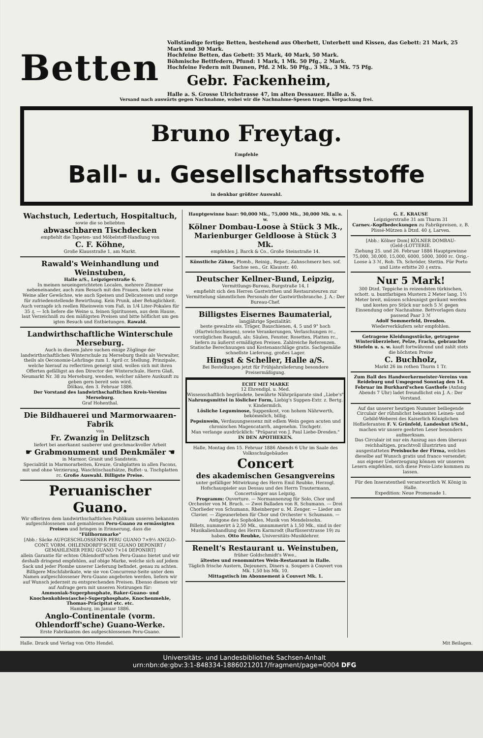Betten
Vollständige fertige Betten, bestehend aus Oberbett, Unterbett und Kissen, das Gebett: 21 Mark, 25 Mark und 30 Mark.
Hochfeine Betten, das Gebett: 35 Mark, 40 Mark, 50 Mark.
Böhmische Bettfedern, Pfund: 1 Mark, 1 Mk. 50 Pfg., 2 Mark.
Hochfeine Federn mit Daunen, Pfd. 2 Mk. 50 Pfg., 3 Mk., 3 Mk. 75 Pfg.
Gebr. Fackenheim,
Halle a. S. Grosse Ulrichstrasse 47, im alten Dessauer. Halle a. S.
Versand nach auswärts gegen Nachnahme, wobei wir die Nachnahme-Spesen tragen. Verpackung frei.
Bruno Freytag.
Empfehle
Ball- u. Gesellschaftsstoffe
in denkbar größter Auswahl.
Wachstuch, Ledertuch, Hospitaltuch,
sowie die so beliebten
abwaschbaren Tischdecken
empfiehlt die Tapeten- und Möbelstoff-Handlung von
C. F. Köhne,
Große Klausstraße 1, am Markt.
Rawald's Weinhandlung und Weinstuben,
Halle a/S., Leipzigerstraße 6.
In meinen neueingerichteten Localen, mehrere Zimmer nebeneinander, auch zum Besuch mit den Frauen, biete ich reine Weine aller Gewächse, wie auch Speisen und Delicatessen und sorge für zufriedenstellende Bewirthung. Kein Prunk, aber Behaglichkeit. Auch verzapfe ich reellen Rheinwein vom Faß, in 1/4 Liter-Pokalen für 35 ₰. — Ich liefere die Weine u. feinen Spirituosen, aus dem Hause, laut Verzeichniß zu den mäßigsten Preisen und bitte höflichst um gen igten Besuch und Entbietungen. Rawald.
Landwirthschaftliche Winterschule Merseburg.
Auch in diesem Jahre suchen einige Zöglinge der landwirthschaftlichen Winterschule zu Merseburg theils als Verwalter, theils als Oeconomie-Lehrlinge zum 1. April cr. Stellung. Prinzipale, welche hierauf zu reflectiren geneigt sind, wollen sich mit ihren Offerten gefälligst an den Director der Winterschule, Herrn Glaß, Neumarkt Nr. 38 zu Merseburg, wenden, welcher nähere Auskunft zu geben gern bereit sein wird.
Dölkau, den 3. Februar 1886.
Der Vorstand des landwirthschaftlichen Kreis-Vereins Merseburg.
Graf Hohenthal.
Die Bildhauerei und Marmorwaaren-Fabrik
von
Fr. Zwanzig in Delitzsch
liefert bei anerkannt sauberer und geschmackvoller Arbeit
☛ Grabmonument und Denkmäler ☚
in Marmor, Granit und Sandstein.
Specialität in Marmorarbeiten, Kreuze, Grabplatten in allen Facons, mit und ohne Verzierung, Waschtischaufsätze, Buffet- u. Tischplatten rc. Große Auswahl. Billigste Preise.
Peruanischer Guano.
Wir offeriren dem landwirthschaftlichen Publikum unseren bekannten aufgeschlossenen und gemahlenen Peru-Guano zu ermässigten Preisen und bringen in Erinnerung, dass die
"Füllhornmarke"
[Abb.: Säcke AUFGESCHLOSSENER PERU GUANO 7×9½ ANGLO-CONT. VORM. OHLENDORFF'SCHE GUANO DEPONIRT / GEMAHLENER PERU GUANO 7×14 DEPONIRT]
allein Garantie für echten Ohlendorff'schen Peru-Guano bietet und wir deshalb dringend empfehlen, auf obige Marke, welche sich auf jedem Sack und jeder Plombe unserer Lieferung befindet, genau zu achten. Billigere Mischfabrikate, wie sie von Concurrenz-Seite unter dem Namen aufgeschlossener Peru-Guano angeboten werden, liefern wir auf Wunsch jederzeit zu entsprechenden Preisen. Ebenso dienen wir auf Anfrage gern mit unseren Notirungen für:
Ammoniak-Superphosphate, Baker-Guano- und Knochenkohlen(asche)-Superphosphate, Knochenmehle, Thomas-Präcipitat etc. etc.
Hamburg, im Januar 1886.
Anglo-Continentale (vorm. Ohlendorff'sche) Guano-Werke.
Erste Fabrikanten des aufgeschlossenen Peru-Guano.
Hauptgewinne baar: 90,000 Mk., 75,000 Mk., 30,000 Mk. u. s. w.
Kölner Dombau-Loose à Stück 3 Mk., Marienburger Geldloose à Stück 3 Mk.
empfehlen J. Barck & Co., Große Steinstraße 14.
Künstliche Zähne, Plomb., Reinig., Repar., Zahnschmerz bes. sof. Sachse sen., Gr. Klausstr. 40.
Deutscher Kellner-Bund, Leipzig,
Vermittlungs-Bureau, Burgstraße 14, I
empfiehlt sich den Herren Gastwirthen und Restaurateuren zur Vermittelung sämmtlichen Personals der Gastwirthsbranche. J. A.: Der Bureau-Chef.
Billigstes Eisernes Baumaterial,
langjährige Spezialität:
beste gewalzte eis. Träger, Bauschienen, 4, 5 und 9" hoch (Hartwichschienen), sowie Verankerungen, Verlaschungen rc., vorzüglichen Bauguß, als: Säulen, Fenster, Rosetten, Platten rc., liefern zu äußerst ermäßigten Preisen. Zahlreiche Referenzen.
Statische Berechnungen und Kostenanschläge gratis. Sachgemäße schnellste Lieferung, großes Lager.
Hingst & Scheller, Halle a/S.
Bei Bestellungen jetzt für Frühjahrslieferung besondere Preisermäßigung.
ECHT MIT MARKE
12 Ehrendipl. u. Med.
Wissenschaftlich begründete, bewährte Nährpräparate sind „Liebe's"
Nahrungsmittel in löslicher Form, Liebig's Suppen-Extr. z. Bertg. v. Kindermilch.
Lösliche Leguminose, Suppenkost, von hohem Nährwerth, bekömmlich, billig.
Pepsinwein, Verdauungsessenz mit edlem Wein gegen acuten und chronischen Magencatarrh, angenehm. Tischgetr.
Man verlange ausdrücklich: "Präparat von J. Paul Liebe-Dresden."
IN DEN APOTHEKEN.
Halle, Montag den 15. Februar 1886 Abends 6 Uhr im Saale des Volksschulgebäudes
Concert
des akademischen Gesangvereins
unter gefälliger Mitwirkung des Herrn Emil Reubke, Herzogl. Hofschauspieler aus Dessau und des Herrn Trautermann, Concertsänger aus Leipzig.
Programm: Ouverture. — Normannenzug für Solo, Chor und Orchester von M. Bruch. — Zwei Balladen von R. Schumann. — Drei Chorlieder von Schumann, Rheinberger u. M. Zenger. — Lieder am Clavier. — Zigeunerleben für Chor und Orchester v. Schumann. — Antigone des Sophokles, Musik von Mendelssohn.
Billets, nummerirt à 2,50 Mk., unnummerirt à 1,50 Mk., sind in der Musikalienhandlung des Herrn Karmrodt (Barfüsserstrasse 19) zu haben. Otto Reubke, Universitäts-Musiklehrer.
Renelt's Restaurant u. Weinstuben,
früher Goldschmidt's Wwe.,
ältestes und renommirtes Wein-Restaurant in Halle.
Täglich frische Austern, Dejeuners, Diners u. Soupers à Couvert von Mk. 1,50 bis Mk. 10.
Mittagstisch im Abonnement à Couvert Mk. 1.
G. E. KRAUSE
Leipzigerstraße 31 am Thurm 31
Carnev.-Kopfbedeckungen zu Fabrikpreisen, z. B. Plissé-Mützen à Dtzd. 40 ₰, Larven.
[Abb.: Kölner Dom] KÖLNER DOMBAU-(Geld-)LOTTERIE.
Ziehung 25. und 26. Februar 1886 Hauptgewinne 75,000, 30,000, 15,000, 6000, 5000, 3000 rc. Orig.-Loose à 3 ℳ, Rob. Th. Schröder, Stettin. Für Porto und Liste erbitte 20 ₰ extra.
Nur 5 Mark!
300 Dtzd. Teppiche in reizendsten türkischen, schott. u. buntfarbigen Mustern 2 Meter lang, 1½ Meter breit, müssen schleunigst geräumt werden und kosten pro Stück nur noch 5 ℳ gegen Einsendung oder Nachnahme. Bettvorlagen dazu passend Paar 3 ℳ
Adolf Sommerfeld, Dresden.
Wiederverkäufern sehr empfohlen.
Getragene Kleidungsstücke, getragene Winterüberzieher, Pelze, Fracks, gebrauchte Stiefeln u. s. w. kauft fortwährend und zahlt stets die höchsten Preise
C. Buchholz,
Markt 26 im rothen Thurm 1 Tr.
Zum Ball des Handwerkermeister-Vereins von Reideburg und Umgegend Sonntag den 14. Februar im Burkhard'schen Gasthofe (Anfang Abends 7 Uhr) ladet freundlichst ein J. A.: Der Vorstand.
Auf das unserer heutigen Nummer beiliegende Circulair der rühmlichst bekannten Leinen- und Gebild-Weberei des Kaiserlich Königlichen Hoflieferanten F. V. Grünfeld, Landeshut i/Schl., machen wir unsere geehrten Leser besonders aufmerksam.
Das Circulair ist nur ein Auszug aus dem überaus reichhaltigen, prachtvoll illustrirten und ausgestatteten Preisbuche der Firma, welches dieselbe auf Wunsch gratis und franco versendet; aus eigener Ueberzeugung können wir unseren Lesern empfehlen, sich diese Preis-Liste kommen zu lassen.
Für den Inseratentheil verantwortlich W. König in Halle.
Expedition: Neue Promenade 1.
Halle. Druck und Verlag von Otto Hendel. Mit Beilagen.
Universitäts- und Landesbibliothek Sachsen-Anhalt
urn:nbn:de:gbv:3:1-848334-18860212017/fragment/page=0004 DFG